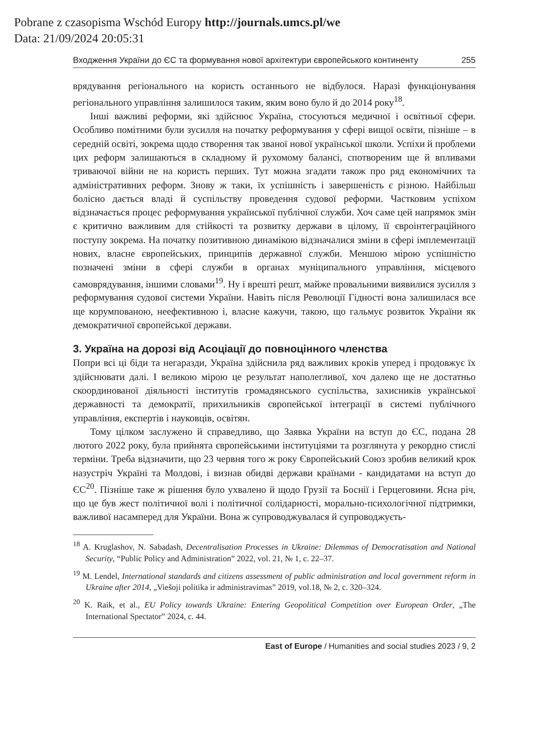Pobrane z czasopisma Wschód Europy http://journals.umcs.pl/we
Data: 21/09/2024 20:05:31
Входження України до ЄС та формування нової архітектури європейського континенту 255
врядування регіонального на користь останнього не відбулося. Наразі функціонування регіонального управління залишилося таким, яким воно було й до 2014 року<sup>18</sup>.
Інші важливі реформи, які здійснює Україна, стосуються медичної і освітньої сфери. Особливо помітними були зусилля на початку реформування у сфері вищої освіти, пізніше – в середній освіті, зокрема щодо створення так званої нової української школи. Успіхи й проблеми цих реформ залишаються в складному й рухомому балансі, спотвореним ще й впливами триваючої війни не на користь перших. Тут можна згадати також про ряд економічних та адміністративних реформ. Знову ж таки, їх успішність і завершеність є різною. Найбільш болісно дається владі й суспільству проведення судової реформи. Частковим успіхом відзначається процес реформування української публічної служби. Хоч саме цей напрямок змін є критично важливим для стійкості та розвитку держави в цілому, її євроінтеграційного поступу зокрема. На початку позитивною динамікою відзначалися зміни в сфері імплементації нових, власне європейських, принципів державної служби. Меншою мірою успішністю позначені зміни в сфері служби в органах муніципального управління, місцевого самоврядування, іншими словами<sup>19</sup>. Ну і врешті решт, майже провальними виявилися зусилля з реформування судової системи України. Навіть після Революції Гідності вона залишилася все ще корумпованою, неефективною і, власне кажучи, такою, що гальмує розвиток України як демократичної європейської держави.
3. Україна на дорозі від Асоціації до повноцінного членства
Попри всі ці біди та негаразди, Україна здійснила ряд важливих кроків уперед і продовжує їх здійснювати далі. І великою мірою це результат наполегливої, хоч далеко ще не достатньо скоординованої діяльності інститутів громадянського суспільства, захисників української державності та демократії, прихильників європейської інтеграції в системі публічного управління, експертів і науковців, освітян.
Тому цілком заслужено й справедливо, що Заявка України на вступ до ЄС, подана 28 лютого 2022 року, була прийнята європейськими інституціями та розглянута у рекордно стислі терміни. Треба відзначити, що 23 червня того ж року Європейський Союз зробив великий крок назустріч Україні та Молдові, і визнав обидві держави країнами - кандидатами на вступ до ЄС<sup>20</sup>. Пізніше таке ж рішення було ухвалено й щодо Грузії та Боснії і Герцеговини. Ясна річ, що це був жест політичної волі і політичної солідарності, морально-психологічної підтримки, важливої насамперед для України. Вона ж супроводжувалася й супроводжуєть-
<sup>18</sup> A. Kruglashov, N. Sabadash, Decentralisation Processes in Ukraine: Dilemmas of Democratisation and National Security, “Public Policy and Administration” 2022, vol. 21, № 1, c. 22–37.
<sup>19</sup> M. Lendel, International standards and citizens assessment of public administration and local government reform in Ukraine after 2014, „Viešoji politika ir administravimas” 2019, vol.18, № 2, c. 320–324.
<sup>20</sup> K. Raik, et al., EU Policy towards Ukraine: Entering Geopolitical Competition over European Order, „The International Spectator” 2024, c. 44.
East of Europe / Humanities and social studies 2023 / 9, 2